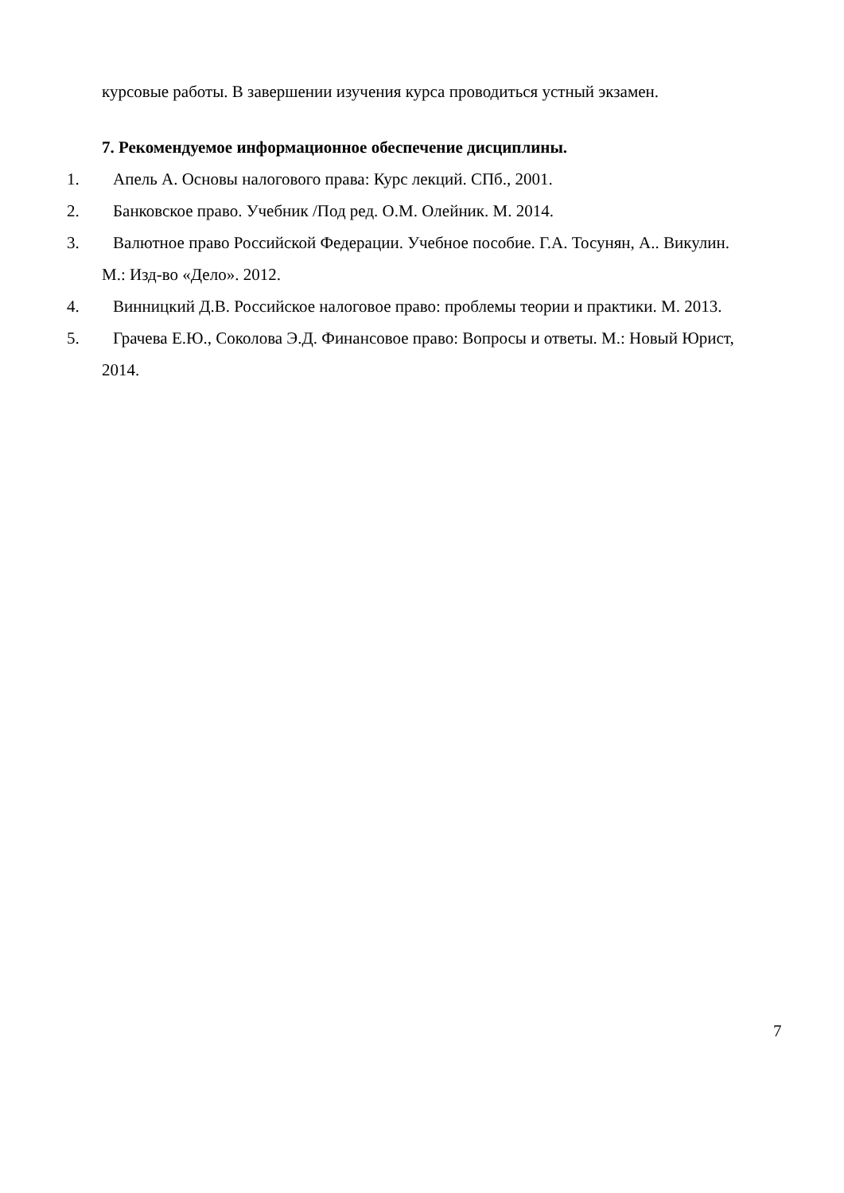курсовые работы. В завершении изучения курса проводиться устный экзамен.
7. Рекомендуемое информационное обеспечение дисциплины.
1. Апель А. Основы налогового права: Курс лекций. СПб., 2001.
2. Банковское право. Учебник /Под ред. О.М. Олейник. М. 2014.
3. Валютное право Российской Федерации. Учебное пособие. Г.А. Тосунян, А.. Викулин. М.: Изд-во «Дело». 2012.
4. Винницкий Д.В. Российское налоговое право: проблемы теории и практики. М. 2013.
5. Грачева Е.Ю., Соколова Э.Д. Финансовое право: Вопросы и ответы. М.: Новый Юрист, 2014.
7